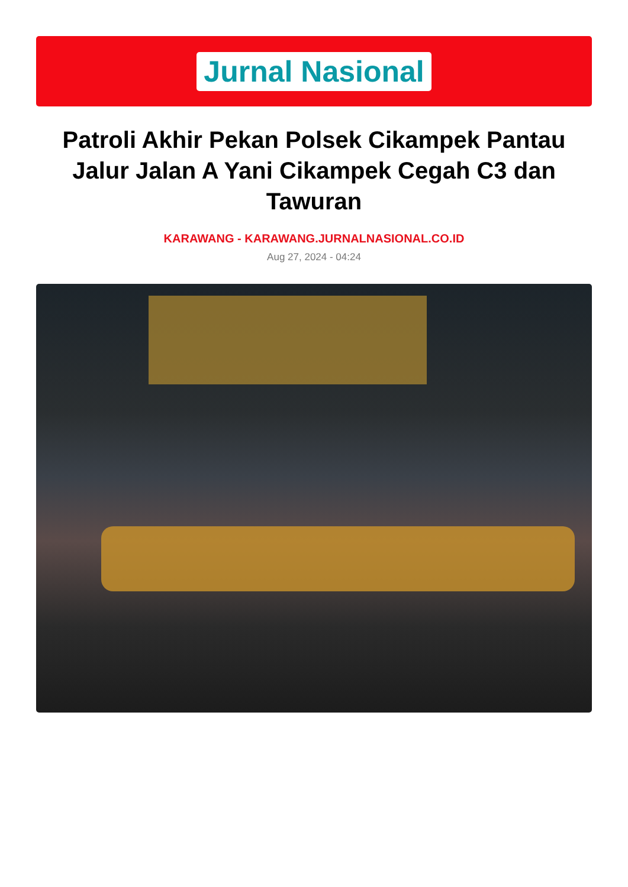Jurnal Nasional
Patroli Akhir Pekan Polsek Cikampek Pantau Jalur Jalan A Yani Cikampek Cegah C3 dan Tawuran
KARAWANG - KARAWANG.JURNALNASIONAL.CO.ID
Aug 27, 2024 - 04:24